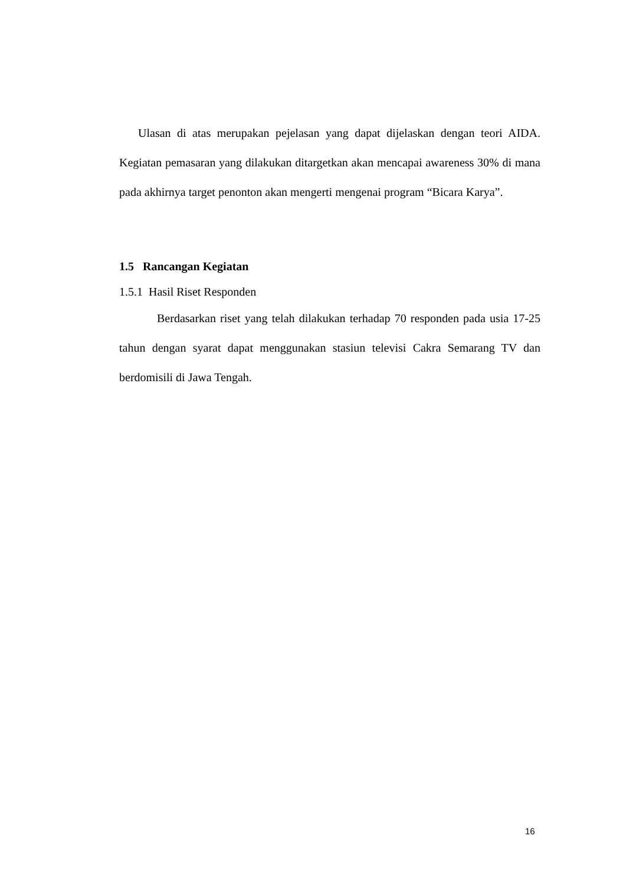Ulasan di atas merupakan pejelasan yang dapat dijelaskan dengan teori AIDA. Kegiatan pemasaran yang dilakukan ditargetkan akan mencapai awareness 30% di mana pada akhirnya target penonton akan mengerti mengenai program “Bicara Karya”.
1.5 Rancangan Kegiatan
1.5.1 Hasil Riset Responden
Berdasarkan riset yang telah dilakukan terhadap 70 responden pada usia 17-25 tahun dengan syarat dapat menggunakan stasiun televisi Cakra Semarang TV dan berdomisili di Jawa Tengah.
16